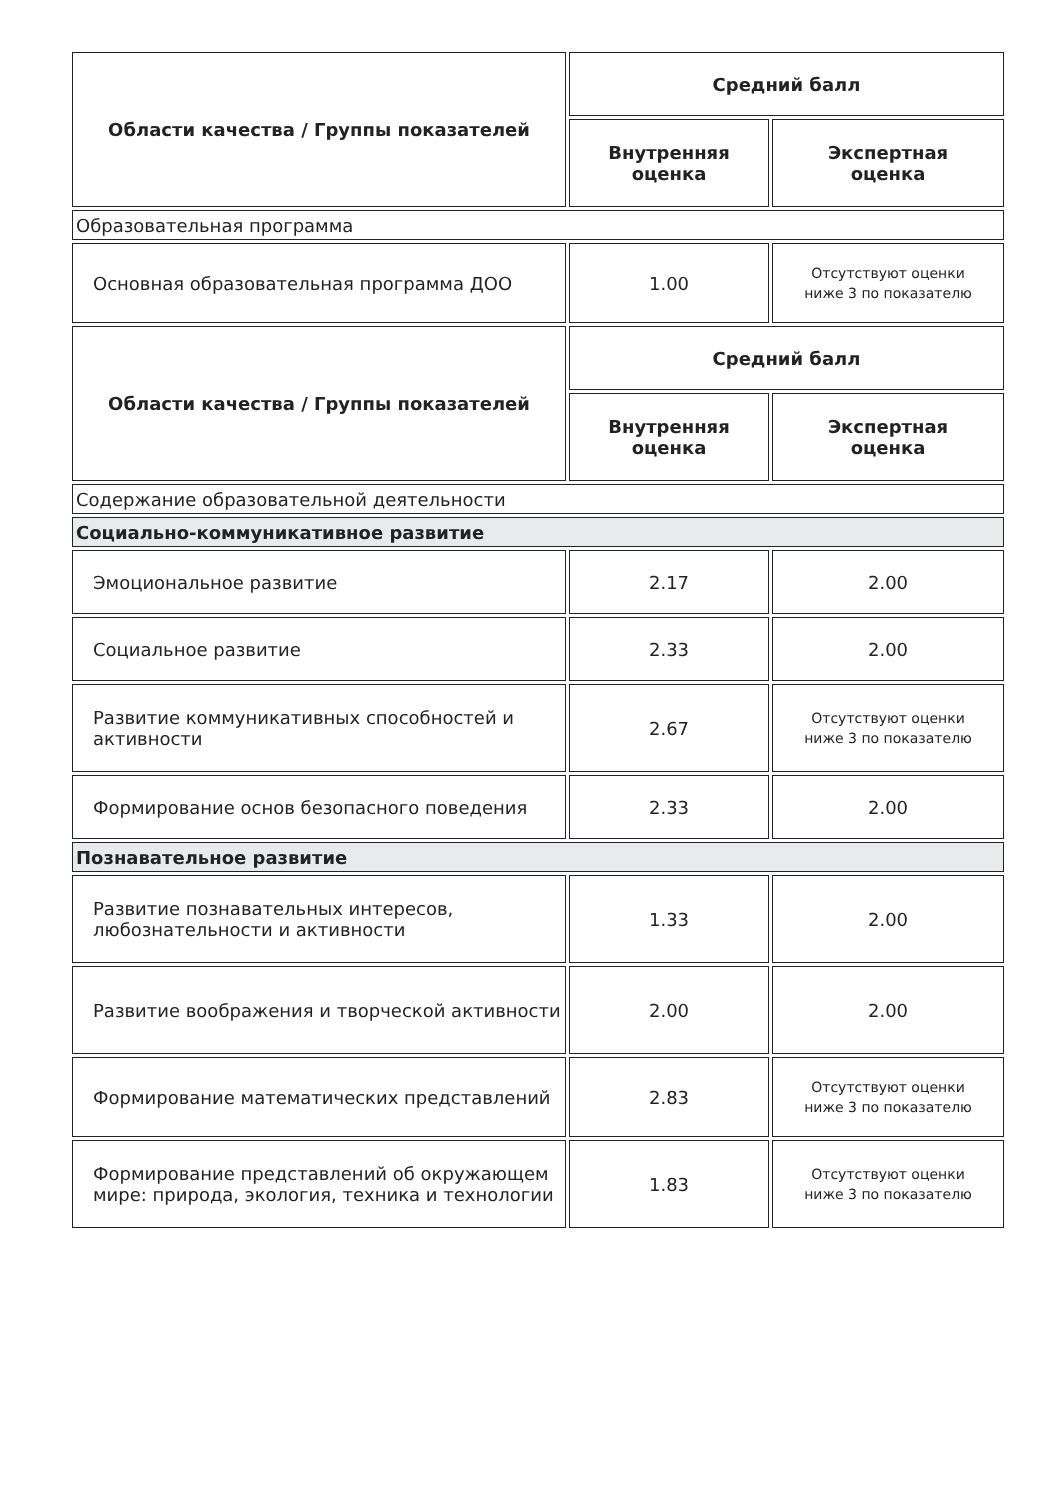| Области качества / Группы показателей | Средний балл | |
| --- | --- | --- |
| | Внутренняя оценка | Экспертная оценка |
| Образовательная программа | | |
| Основная образовательная программа ДОО | 1.00 | Отсутствуют оценки ниже 3 по показателю |
| Области качества / Группы показателей | Средний балл | |
| | Внутренняя оценка | Экспертная оценка |
| Содержание образовательной деятельности | | |
| Социально-коммуникативное развитие | | |
| Эмоциональное развитие | 2.17 | 2.00 |
| Социальное развитие | 2.33 | 2.00 |
| Развитие коммуникативных способностей и активности | 2.67 | Отсутствуют оценки ниже 3 по показателю |
| Формирование основ безопасного поведения | 2.33 | 2.00 |
| Познавательное развитие | | |
| Развитие познавательных интересов, любознательности и активности | 1.33 | 2.00 |
| Развитие воображения и творческой активности | 2.00 | 2.00 |
| Формирование математических представлений | 2.83 | Отсутствуют оценки ниже 3 по показателю |
| Формирование представлений об окружающем мире: природа, экология, техника и технологии | 1.83 | Отсутствуют оценки ниже 3 по показателю |